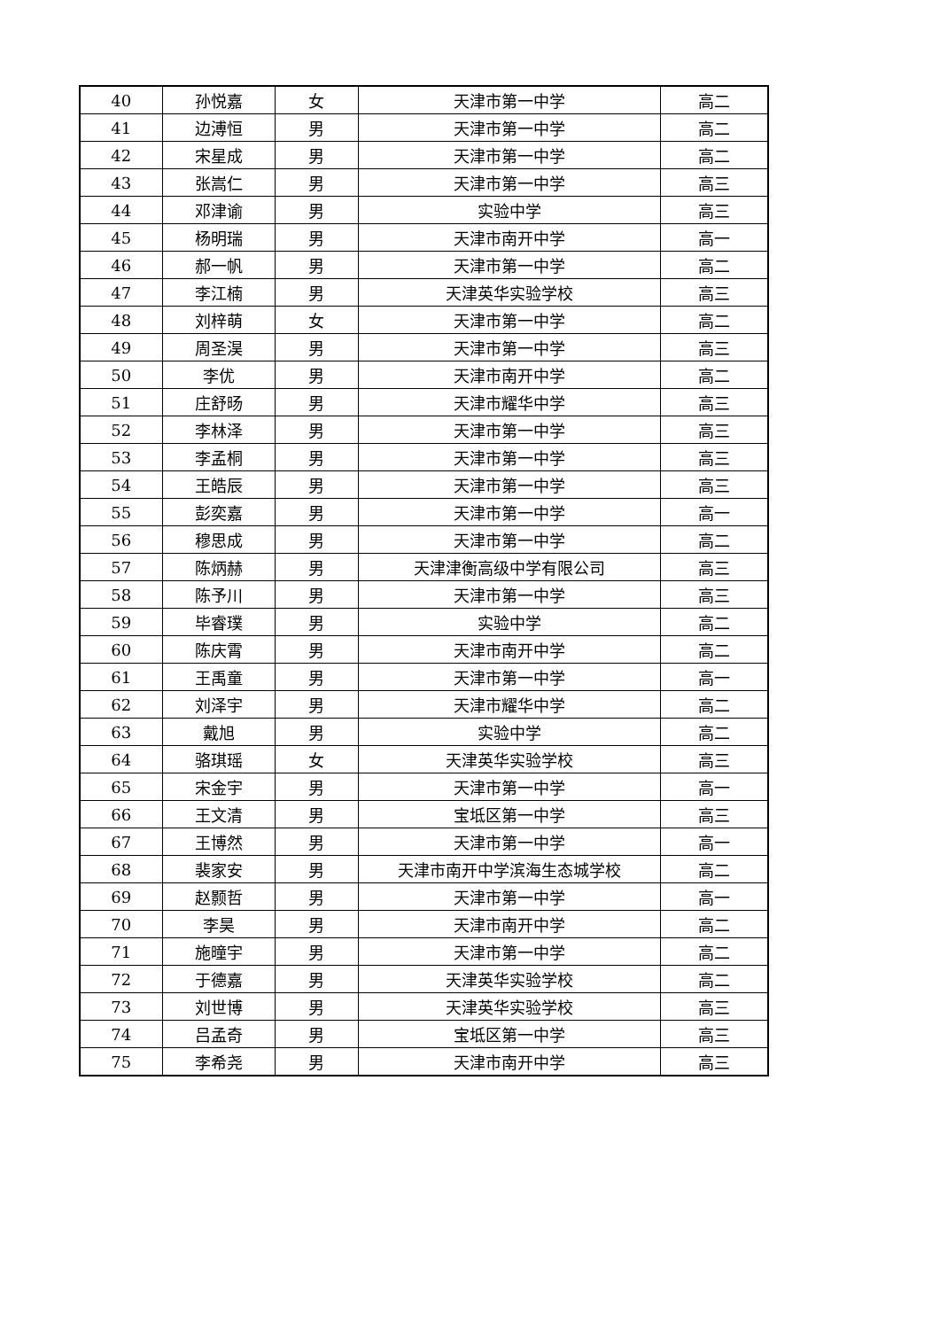| 40 | 孙悦嘉 | 女 | 天津市第一中学 | 高二 |
| 41 | 边溥恒 | 男 | 天津市第一中学 | 高二 |
| 42 | 宋星成 | 男 | 天津市第一中学 | 高二 |
| 43 | 张嵩仁 | 男 | 天津市第一中学 | 高三 |
| 44 | 邓津谕 | 男 | 实验中学 | 高三 |
| 45 | 杨明瑞 | 男 | 天津市南开中学 | 高一 |
| 46 | 郝一帆 | 男 | 天津市第一中学 | 高二 |
| 47 | 李江楠 | 男 | 天津英华实验学校 | 高三 |
| 48 | 刘梓萌 | 女 | 天津市第一中学 | 高二 |
| 49 | 周圣淏 | 男 | 天津市第一中学 | 高三 |
| 50 | 李优 | 男 | 天津市南开中学 | 高二 |
| 51 | 庄舒旸 | 男 | 天津市耀华中学 | 高三 |
| 52 | 李林泽 | 男 | 天津市第一中学 | 高三 |
| 53 | 李孟桐 | 男 | 天津市第一中学 | 高三 |
| 54 | 王皓辰 | 男 | 天津市第一中学 | 高三 |
| 55 | 彭奕嘉 | 男 | 天津市第一中学 | 高一 |
| 56 | 穆思成 | 男 | 天津市第一中学 | 高二 |
| 57 | 陈炳赫 | 男 | 天津津衡高级中学有限公司 | 高三 |
| 58 | 陈予川 | 男 | 天津市第一中学 | 高三 |
| 59 | 毕睿璞 | 男 | 实验中学 | 高二 |
| 60 | 陈庆霄 | 男 | 天津市南开中学 | 高二 |
| 61 | 王禹童 | 男 | 天津市第一中学 | 高一 |
| 62 | 刘泽宇 | 男 | 天津市耀华中学 | 高二 |
| 63 | 戴旭 | 男 | 实验中学 | 高二 |
| 64 | 骆琪瑶 | 女 | 天津英华实验学校 | 高三 |
| 65 | 宋金宇 | 男 | 天津市第一中学 | 高一 |
| 66 | 王文清 | 男 | 宝坻区第一中学 | 高三 |
| 67 | 王博然 | 男 | 天津市第一中学 | 高一 |
| 68 | 裴家安 | 男 | 天津市南开中学滨海生态城学校 | 高二 |
| 69 | 赵颢哲 | 男 | 天津市第一中学 | 高一 |
| 70 | 李昊 | 男 | 天津市南开中学 | 高二 |
| 71 | 施曈宇 | 男 | 天津市第一中学 | 高二 |
| 72 | 于德嘉 | 男 | 天津英华实验学校 | 高二 |
| 73 | 刘世博 | 男 | 天津英华实验学校 | 高三 |
| 74 | 吕孟奇 | 男 | 宝坻区第一中学 | 高三 |
| 75 | 李希尧 | 男 | 天津市南开中学 | 高三 |